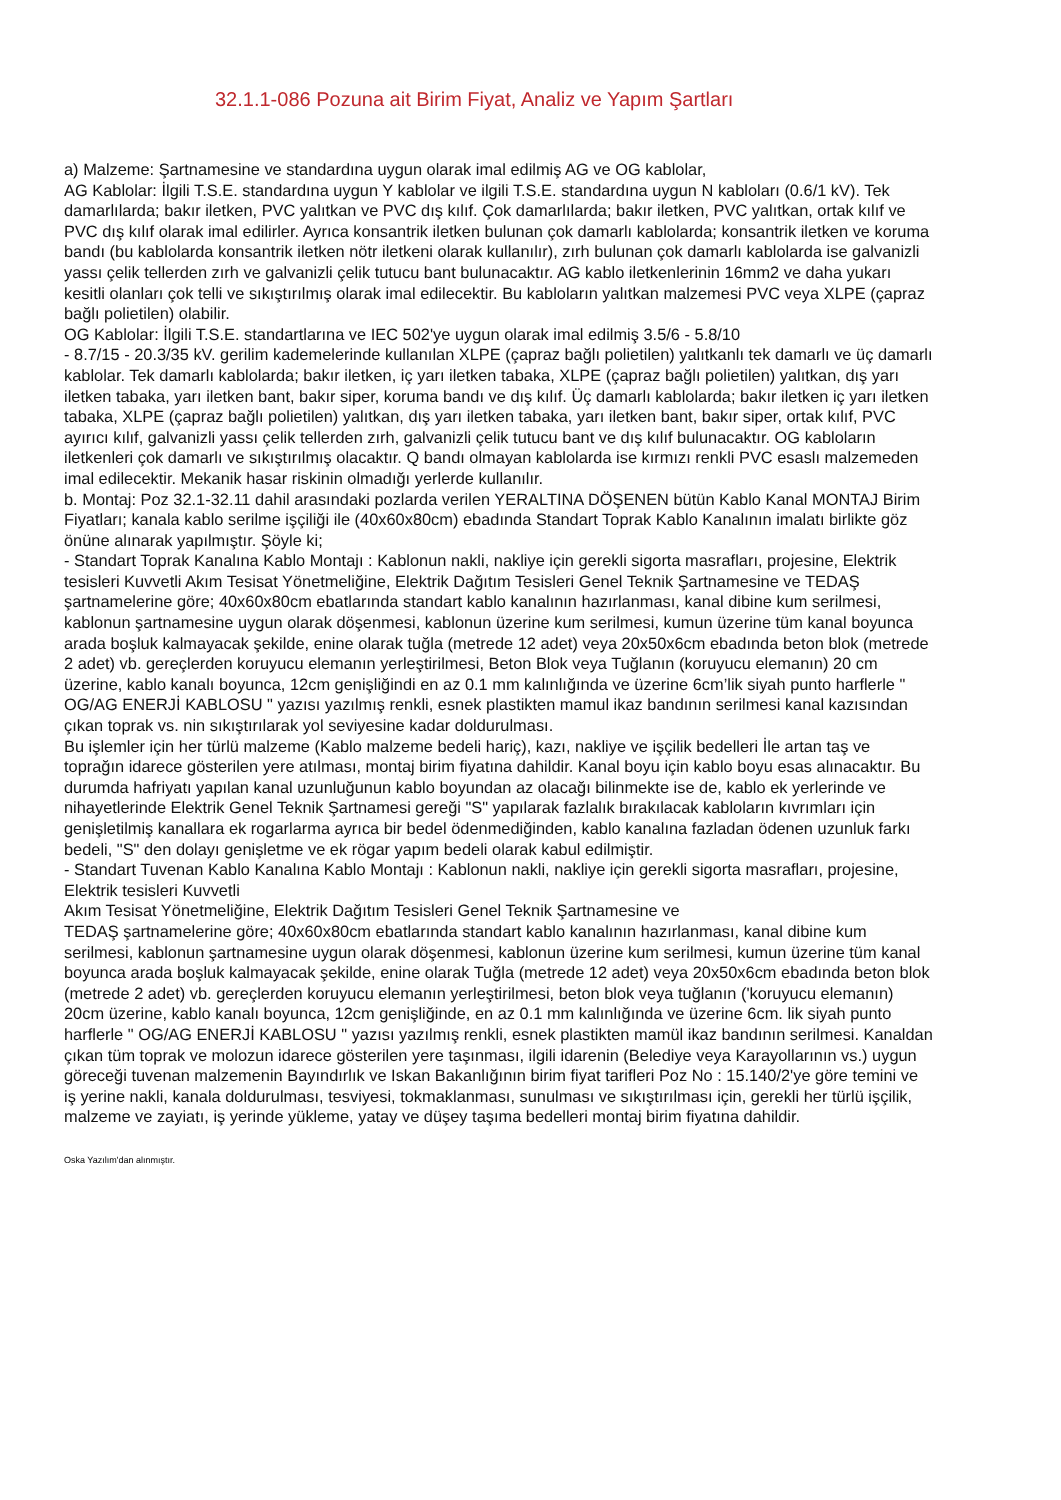32.1.1-086 Pozuna ait Birim Fiyat, Analiz ve Yapım Şartları
a) Malzeme: Şartnamesine ve standardına uygun olarak imal edilmiş AG ve OG kablolar,
AG Kablolar: İlgili T.S.E. standardına uygun Y kablolar ve ilgili T.S.E. standardına uygun N kabloları (0.6/1 kV). Tek damarlılarda; bakır iletken, PVC yalıtkan ve PVC dış kılıf. Çok damarlılarda; bakır iletken, PVC yalıtkan, ortak kılıf ve PVC dış kılıf olarak imal edilirler. Ayrıca konsantrik iletken bulunan çok damarlı kablolarda; konsantrik iletken ve koruma bandı (bu kablolarda konsantrik iletken nötr iletkeni olarak kullanılır), zırh bulunan çok damarlı kablolarda ise galvanizli yassı çelik tellerden zırh ve galvanizli çelik tutucu bant bulunacaktır. AG kablo iletkenlerinin 16mm2 ve daha yukarı kesitli olanları çok telli ve sıkıştırılmış olarak imal edilecektir. Bu kabloların yalıtkan malzemesi PVC veya XLPE (çapraz bağlı polietilen) olabilir.
OG Kablolar: İlgili T.S.E. standartlarına ve IEC 502'ye uygun olarak imal edilmiş 3.5/6 - 5.8/10
- 8.7/15 - 20.3/35 kV. gerilim kademelerinde kullanılan XLPE (çapraz bağlı polietilen) yalıtkanlı tek damarlı ve üç damarlı kablolar. Tek damarlı kablolarda; bakır iletken, iç yarı iletken tabaka, XLPE (çapraz bağlı polietilen) yalıtkan, dış yarı iletken tabaka, yarı iletken bant, bakır siper, koruma bandı ve dış kılıf. Üç damarlı kablolarda; bakır iletken iç yarı iletken tabaka, XLPE (çapraz bağlı polietilen) yalıtkan, dış yarı iletken tabaka, yarı iletken bant, bakır siper, ortak kılıf, PVC ayırıcı kılıf, galvanizli yassı çelik tellerden zırh, galvanizli çelik tutucu bant ve dış kılıf bulunacaktır. OG kabloların iletkenleri çok damarlı ve sıkıştırılmış olacaktır. Q bandı olmayan kablolarda ise kırmızı renkli PVC esaslı malzemeden imal edilecektir. Mekanik hasar riskinin olmadığı yerlerde kullanılır.
b. Montaj: Poz 32.1-32.11 dahil arasındaki pozlarda verilen YERALTINA DÖŞENEN bütün Kablo Kanal MONTAJ Birim Fiyatları; kanala kablo serilme işçiliği ile (40x60x80cm) ebadında Standart Toprak Kablo Kanalının imalatı birlikte göz önüne alınarak yapılmıştır. Şöyle ki;
- Standart Toprak Kanalına Kablo Montajı : Kablonun nakli, nakliye için gerekli sigorta masrafları, projesine, Elektrik tesisleri Kuvvetli Akım Tesisat Yönetmeliğine, Elektrik Dağıtım Tesisleri Genel Teknik Şartnamesine ve TEDAŞ şartnamelerine göre; 40x60x80cm ebatlarında standart kablo kanalının hazırlanması, kanal dibine kum serilmesi, kablonun şartnamesine uygun olarak döşenmesi, kablonun üzerine kum serilmesi, kumun üzerine tüm kanal boyunca arada boşluk kalmayacak şekilde, enine olarak tuğla (metrede 12 adet) veya 20x50x6cm ebadında beton blok (metrede 2 adet) vb. gereçlerden koruyucu elemanın yerleştirilmesi, Beton Blok veya Tuğlanın (koruyucu elemanın) 20 cm üzerine, kablo kanalı boyunca, 12cm genişliğindi en az 0.1 mm kalınlığında ve üzerine 6cm’lik siyah punto harflerle " OG/AG ENERJİ KABLOSU " yazısı yazılmış renkli, esnek plastikten mamul ikaz bandının serilmesi kanal kazısından çıkan toprak vs. nin sıkıştırılarak yol seviyesine kadar doldurulması.
Bu işlemler için her türlü malzeme (Kablo malzeme bedeli hariç), kazı, nakliye ve işçilik bedelleri İle artan taş ve toprağın idarece gösterilen yere atılması, montaj birim fiyatına dahildir. Kanal boyu için kablo boyu esas alınacaktır. Bu durumda hafriyatı yapılan kanal uzunluğunun kablo boyundan az olacağı bilinmekte ise de, kablo ek yerlerinde ve nihayetlerinde Elektrik Genel Teknik Şartnamesi gereği "S" yapılarak fazlalık bırakılacak kabloların kıvrımları için genişletilmiş kanallara ek rogarlarma ayrıca bir bedel ödenmediğinden, kablo kanalına fazladan ödenen uzunluk farkı bedeli, "S" den dolayı genişletme ve ek rögar yapım bedeli olarak kabul edilmiştir.
- Standart Tuvenan Kablo Kanalına Kablo Montajı : Kablonun nakli, nakliye için gerekli sigorta masrafları, projesine, Elektrik tesisleri Kuvvetli
Akım Tesisat Yönetmeliğine, Elektrik Dağıtım Tesisleri Genel Teknik Şartnamesine ve
TEDAŞ şartnamelerine göre; 40x60x80cm ebatlarında standart kablo kanalının hazırlanması, kanal dibine kum serilmesi, kablonun şartnamesine uygun olarak döşenmesi, kablonun üzerine kum serilmesi, kumun üzerine tüm kanal boyunca arada boşluk kalmayacak şekilde, enine olarak Tuğla (metrede 12 adet) veya 20x50x6cm ebadında beton blok (metrede 2 adet) vb. gereçlerden koruyucu elemanın yerleştirilmesi, beton blok veya tuğlanın ('koruyucu elemanın) 20cm üzerine, kablo kanalı boyunca, 12cm genişliğinde, en az 0.1 mm kalınlığında ve üzerine 6cm. lik siyah punto harflerle " OG/AG ENERJİ KABLOSU " yazısı yazılmış renkli, esnek plastikten mamül ikaz bandının serilmesi. Kanaldan çıkan tüm toprak ve molozun idarece gösterilen yere taşınması, ilgili idarenin (Belediye veya Karayollarının vs.) uygun göreceği tuvenan malzemenin Bayındırlık ve Iskan Bakanlığının birim fiyat tarifleri Poz No : 15.140/2'ye göre temini ve iş yerine nakli, kanala doldurulması, tesviyesi, tokmaklanması, sunulması ve sıkıştırılması için, gerekli her türlü işçilik, malzeme ve zayiatı, iş yerinde yükleme, yatay ve düşey taşıma bedelleri montaj birim fiyatına dahildir.
Oska Yazılım'dan alınmıştır.